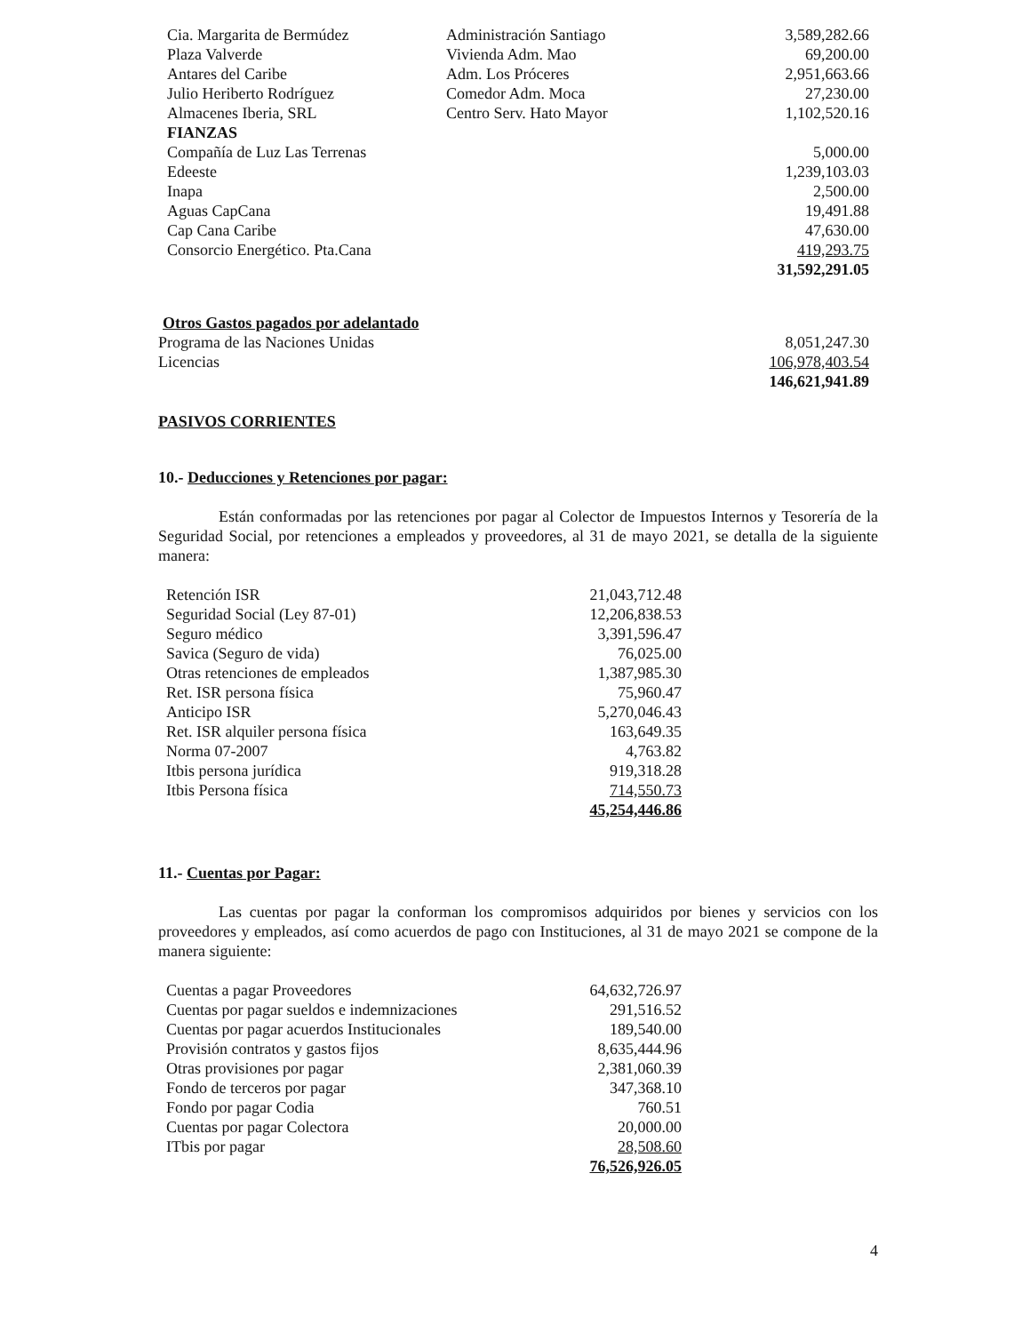| Cia. Margarita de Bermúdez | Administración Santiago | 3,589,282.66 |
| Plaza Valverde | Vivienda Adm. Mao | 69,200.00 |
| Antares del Caribe | Adm. Los Próceres | 2,951,663.66 |
| Julio Heriberto Rodríguez | Comedor Adm. Moca | 27,230.00 |
| Almacenes Iberia, SRL | Centro Serv. Hato Mayor | 1,102,520.16 |
| FIANZAS | | |
| Compañía de Luz Las Terrenas | | 5,000.00 |
| Edeeste | | 1,239,103.03 |
| Inapa | | 2,500.00 |
| Aguas CapCana | | 19,491.88 |
| Cap Cana Caribe | | 47,630.00 |
| Consorcio Energético. Pta.Cana | | 419,293.75 |
| | | 31,592,291.05 |
| Otros Gastos pagados por adelantado | |
| Programa de las Naciones Unidas | 8,051,247.30 |
| Licencias | 106,978,403.54 |
| | 146,621,941.89 |
PASIVOS CORRIENTES
10.- Deducciones y Retenciones por pagar:
Están conformadas por las retenciones por pagar al Colector de Impuestos Internos y Tesorería de la Seguridad Social, por retenciones a empleados y proveedores, al 31 de mayo 2021, se detalla de la siguiente manera:
| Retención ISR | 21,043,712.48 |
| Seguridad Social (Ley 87-01) | 12,206,838.53 |
| Seguro médico | 3,391,596.47 |
| Savica (Seguro de vida) | 76,025.00 |
| Otras retenciones de empleados | 1,387,985.30 |
| Ret. ISR persona física | 75,960.47 |
| Anticipo ISR | 5,270,046.43 |
| Ret. ISR alquiler persona física | 163,649.35 |
| Norma 07-2007 | 4,763.82 |
| Itbis persona jurídica | 919,318.28 |
| Itbis Persona física | 714,550.73 |
| | 45,254,446.86 |
11.- Cuentas por Pagar:
Las cuentas por pagar la conforman los compromisos adquiridos por bienes y servicios con los proveedores y empleados, así como acuerdos de pago con Instituciones, al 31 de mayo 2021 se compone de la manera siguiente:
| Cuentas a pagar Proveedores | 64,632,726.97 |
| Cuentas por pagar sueldos e indemnizaciones | 291,516.52 |
| Cuentas por pagar acuerdos Institucionales | 189,540.00 |
| Provisión contratos y gastos fijos | 8,635,444.96 |
| Otras provisiones por pagar | 2,381,060.39 |
| Fondo de terceros por pagar | 347,368.10 |
| Fondo por pagar Codia | 760.51 |
| Cuentas por pagar Colectora | 20,000.00 |
| ITbis por pagar | 28,508.60 |
| | 76,526,926.05 |
4